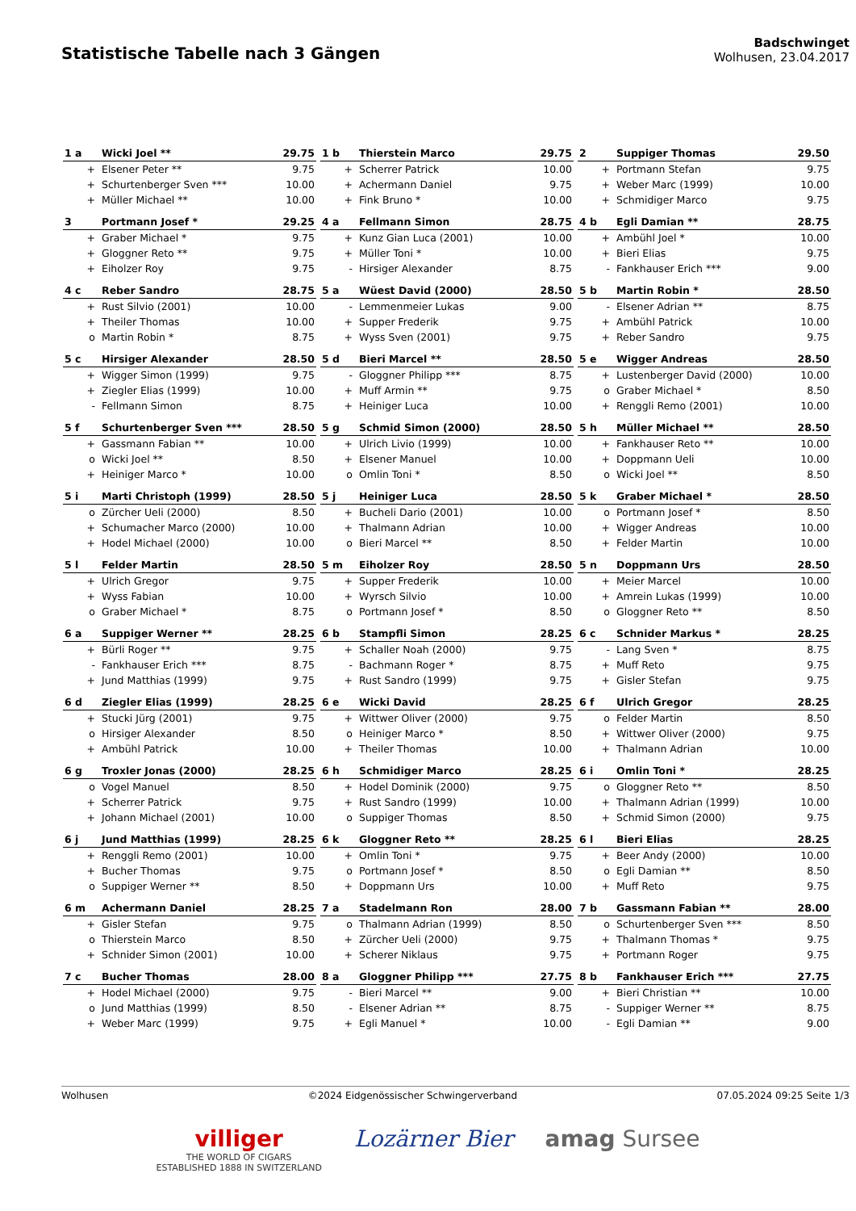Statistische Tabelle nach 3 Gängen
Badschwinget
Wolhusen, 23.04.2017
| 1 a | Wicki Joel ** | 29.75 |
| --- | --- | --- |
| + | Elsener Peter ** | 9.75 |
| + | Schurtenberger Sven *** | 10.00 |
| + | Müller Michael ** | 10.00 |
| 1 b | Thierstein Marco | 29.75 |
| --- | --- | --- |
| + | Scherrer Patrick | 10.00 |
| + | Achermann Daniel | 9.75 |
| + | Fink Bruno * | 10.00 |
| 2 | Suppiger Thomas | 29.50 |
| --- | --- | --- |
| + | Portmann Stefan | 9.75 |
| + | Weber Marc (1999) | 10.00 |
| + | Schmidiger Marco | 9.75 |
| 3 | Portmann Josef * | 29.25 |
| --- | --- | --- |
| + | Graber Michael * | 9.75 |
| + | Gloggner Reto ** | 9.75 |
| + | Eiholzer Roy | 9.75 |
| 4 a | Fellmann Simon | 28.75 |
| --- | --- | --- |
| + | Kunz Gian Luca (2001) | 10.00 |
| + | Müller Toni * | 10.00 |
| - | Hirsiger Alexander | 8.75 |
| 4 b | Egli Damian ** | 28.75 |
| --- | --- | --- |
| + | Ambühl Joel * | 10.00 |
| + | Bieri Elias | 9.75 |
| - | Fankhauser Erich *** | 9.00 |
| 4 c | Reber Sandro | 28.75 |
| --- | --- | --- |
| + | Rust Silvio (2001) | 10.00 |
| + | Theiler Thomas | 10.00 |
| o | Martin Robin * | 8.75 |
| 5 a | Wüest David (2000) | 28.50 |
| --- | --- | --- |
| - | Lemmenmeier Lukas | 9.00 |
| + | Supper Frederik | 9.75 |
| + | Wyss Sven (2001) | 9.75 |
| 5 b | Martin Robin * | 28.50 |
| --- | --- | --- |
| - | Elsener Adrian ** | 8.75 |
| + | Ambühl Patrick | 10.00 |
| + | Reber Sandro | 9.75 |
| 5 c | Hirsiger Alexander | 28.50 |
| --- | --- | --- |
| + | Wigger Simon (1999) | 9.75 |
| + | Ziegler Elias (1999) | 10.00 |
| - | Fellmann Simon | 8.75 |
| 5 d | Bieri Marcel ** | 28.50 |
| --- | --- | --- |
| - | Gloggner Philipp *** | 8.75 |
| + | Muff Armin ** | 9.75 |
| + | Heiniger Luca | 10.00 |
| 5 e | Wigger Andreas | 28.50 |
| --- | --- | --- |
| + | Lustenberger David (2000) | 10.00 |
| o | Graber Michael * | 8.50 |
| + | Renggli Remo (2001) | 10.00 |
| 5 f | Schurtenberger Sven *** | 28.50 |
| --- | --- | --- |
| + | Gassmann Fabian ** | 10.00 |
| o | Wicki Joel ** | 8.50 |
| + | Heiniger Marco * | 10.00 |
| 5 g | Schmid Simon (2000) | 28.50 |
| --- | --- | --- |
| + | Ulrich Livio (1999) | 10.00 |
| + | Elsener Manuel | 10.00 |
| o | Omlin Toni * | 8.50 |
| 5 h | Müller Michael ** | 28.50 |
| --- | --- | --- |
| + | Fankhauser Reto ** | 10.00 |
| + | Doppmann Ueli | 10.00 |
| o | Wicki Joel ** | 8.50 |
| 5 i | Marti Christoph (1999) | 28.50 |
| --- | --- | --- |
| o | Zürcher Ueli (2000) | 8.50 |
| + | Schumacher Marco (2000) | 10.00 |
| + | Hodel Michael (2000) | 10.00 |
| 5 j | Heiniger Luca | 28.50 |
| --- | --- | --- |
| + | Bucheli Dario (2001) | 10.00 |
| + | Thalmann Adrian | 10.00 |
| o | Bieri Marcel ** | 8.50 |
| 5 k | Graber Michael * | 28.50 |
| --- | --- | --- |
| o | Portmann Josef * | 8.50 |
| + | Wigger Andreas | 10.00 |
| + | Felder Martin | 10.00 |
| 5 l | Felder Martin | 28.50 |
| --- | --- | --- |
| + | Ulrich Gregor | 9.75 |
| + | Wyss Fabian | 10.00 |
| o | Graber Michael * | 8.75 |
| 5 m | Eiholzer Roy | 28.50 |
| --- | --- | --- |
| + | Supper Frederik | 10.00 |
| + | Wyrsch Silvio | 10.00 |
| o | Portmann Josef * | 8.50 |
| 5 n | Doppmann Urs | 28.50 |
| --- | --- | --- |
| + | Meier Marcel | 10.00 |
| + | Amrein Lukas (1999) | 10.00 |
| o | Gloggner Reto ** | 8.50 |
| 6 a | Suppiger Werner ** | 28.25 |
| --- | --- | --- |
| + | Bürli Roger ** | 9.75 |
| - | Fankhauser Erich *** | 8.75 |
| + | Jund Matthias (1999) | 9.75 |
| 6 b | Stampfli Simon | 28.25 |
| --- | --- | --- |
| + | Schaller Noah (2000) | 9.75 |
| - | Bachmann Roger * | 8.75 |
| + | Rust Sandro (1999) | 9.75 |
| 6 c | Schnider Markus * | 28.25 |
| --- | --- | --- |
| - | Lang Sven * | 8.75 |
| + | Muff Reto | 9.75 |
| + | Gisler Stefan | 9.75 |
| 6 d | Ziegler Elias (1999) | 28.25 |
| --- | --- | --- |
| + | Stucki Jürg (2001) | 9.75 |
| o | Hirsiger Alexander | 8.50 |
| + | Ambühl Patrick | 10.00 |
| 6 e | Wicki David | 28.25 |
| --- | --- | --- |
| + | Wittwer Oliver (2000) | 9.75 |
| o | Heiniger Marco * | 8.50 |
| + | Theiler Thomas | 10.00 |
| 6 f | Ulrich Gregor | 28.25 |
| --- | --- | --- |
| o | Felder Martin | 8.50 |
| + | Wittwer Oliver (2000) | 9.75 |
| + | Thalmann Adrian | 10.00 |
| 6 g | Troxler Jonas (2000) | 28.25 |
| --- | --- | --- |
| o | Vogel Manuel | 8.50 |
| + | Scherrer Patrick | 9.75 |
| + | Johann Michael (2001) | 10.00 |
| 6 h | Schmidiger Marco | 28.25 |
| --- | --- | --- |
| + | Hodel Dominik (2000) | 9.75 |
| + | Rust Sandro (1999) | 10.00 |
| o | Suppiger Thomas | 8.50 |
| 6 i | Omlin Toni * | 28.25 |
| --- | --- | --- |
| o | Gloggner Reto ** | 8.50 |
| + | Thalmann Adrian (1999) | 10.00 |
| + | Schmid Simon (2000) | 9.75 |
| 6 j | Jund Matthias (1999) | 28.25 |
| --- | --- | --- |
| + | Renggli Remo (2001) | 10.00 |
| + | Bucher Thomas | 9.75 |
| o | Suppiger Werner ** | 8.50 |
| 6 k | Gloggner Reto ** | 28.25 |
| --- | --- | --- |
| + | Omlin Toni * | 9.75 |
| o | Portmann Josef * | 8.50 |
| + | Doppmann Urs | 10.00 |
| 6 l | Bieri Elias | 28.25 |
| --- | --- | --- |
| + | Beer Andy (2000) | 10.00 |
| o | Egli Damian ** | 8.50 |
| + | Muff Reto | 9.75 |
| 6 m | Achermann Daniel | 28.25 |
| --- | --- | --- |
| + | Gisler Stefan | 9.75 |
| o | Thierstein Marco | 8.50 |
| + | Schnider Simon (2001) | 10.00 |
| 7 a | Stadelmann Ron | 28.00 |
| --- | --- | --- |
| o | Thalmann Adrian (1999) | 8.50 |
| + | Zürcher Ueli (2000) | 9.75 |
| + | Scherer Niklaus | 9.75 |
| 7 b | Gassmann Fabian ** | 28.00 |
| --- | --- | --- |
| o | Schurtenberger Sven *** | 8.50 |
| + | Thalmann Thomas * | 9.75 |
| + | Portmann Roger | 9.75 |
| 7 c | Bucher Thomas | 28.00 |
| --- | --- | --- |
| + | Hodel Michael (2000) | 9.75 |
| o | Jund Matthias (1999) | 8.50 |
| + | Weber Marc (1999) | 9.75 |
| 8 a | Gloggner Philipp *** | 27.75 |
| --- | --- | --- |
| - | Bieri Marcel ** | 9.00 |
| - | Elsener Adrian ** | 8.75 |
| + | Egli Manuel * | 10.00 |
| 8 b | Fankhauser Erich *** | 27.75 |
| --- | --- | --- |
| + | Bieri Christian ** | 10.00 |
| - | Suppiger Werner ** | 8.75 |
| - | Egli Damian ** | 9.00 |
Wolhusen ©2024 Eidgenössischer Schwingerverband 07.05.2024 09:25 Seite 1/3
villiger
THE WORLD OF CIGARS
ESTABLISHED 1888 IN SWITZERLAND
Lozärner Bier amag Sursee